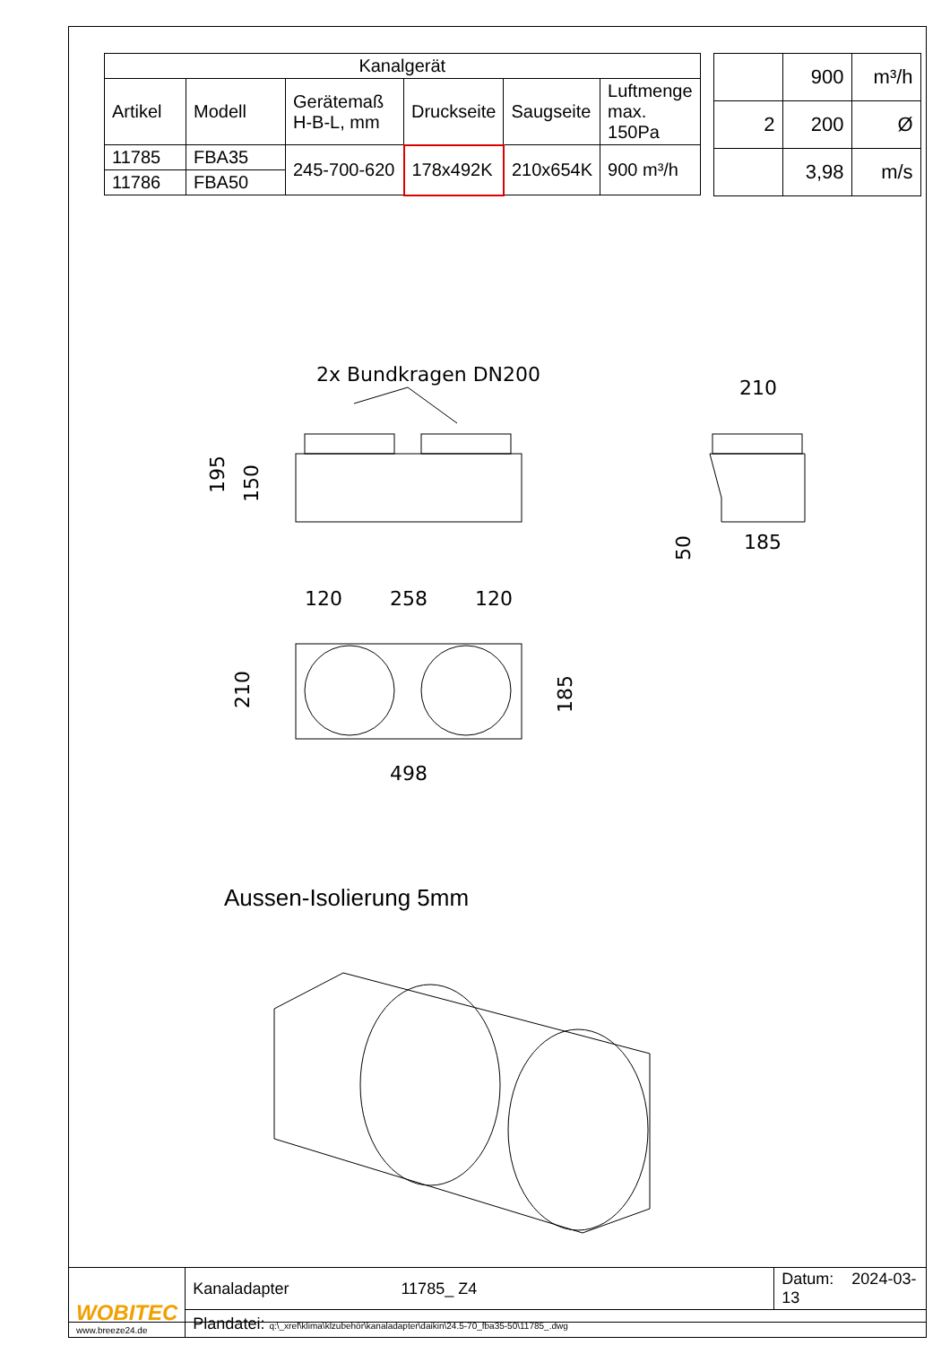| Kanalgerät | | | | | |
| --- | --- | --- | --- | --- | --- |
| Artikel | Modell | Gerätemaß H-B-L, mm | Druckseite | Saugseite | Luftmenge max. 150Pa |
| 11785 | FBA35 | 245-700-620 | 178x492K | 210x654K | 900 m³/h |
| 11786 | FBA50 | | | | |
| | 900 | m³/h |
| 2 | 200 | Ø |
| | 3,98 | m/s |
2x Bundkragen DN200
210
185
120
258
120
498
Aussen-Isolierung 5mm
195
150
210
185
50
| WOBITEC www.breeze24.de | Kanaladapter 11785_ Z4 | Datum: 2024-03-13 |
| | Plandatei: q:\_xref\klima\klzubehör\kanaladapter\daikin\24.5-70_fba35-50\11785_.dwg | |